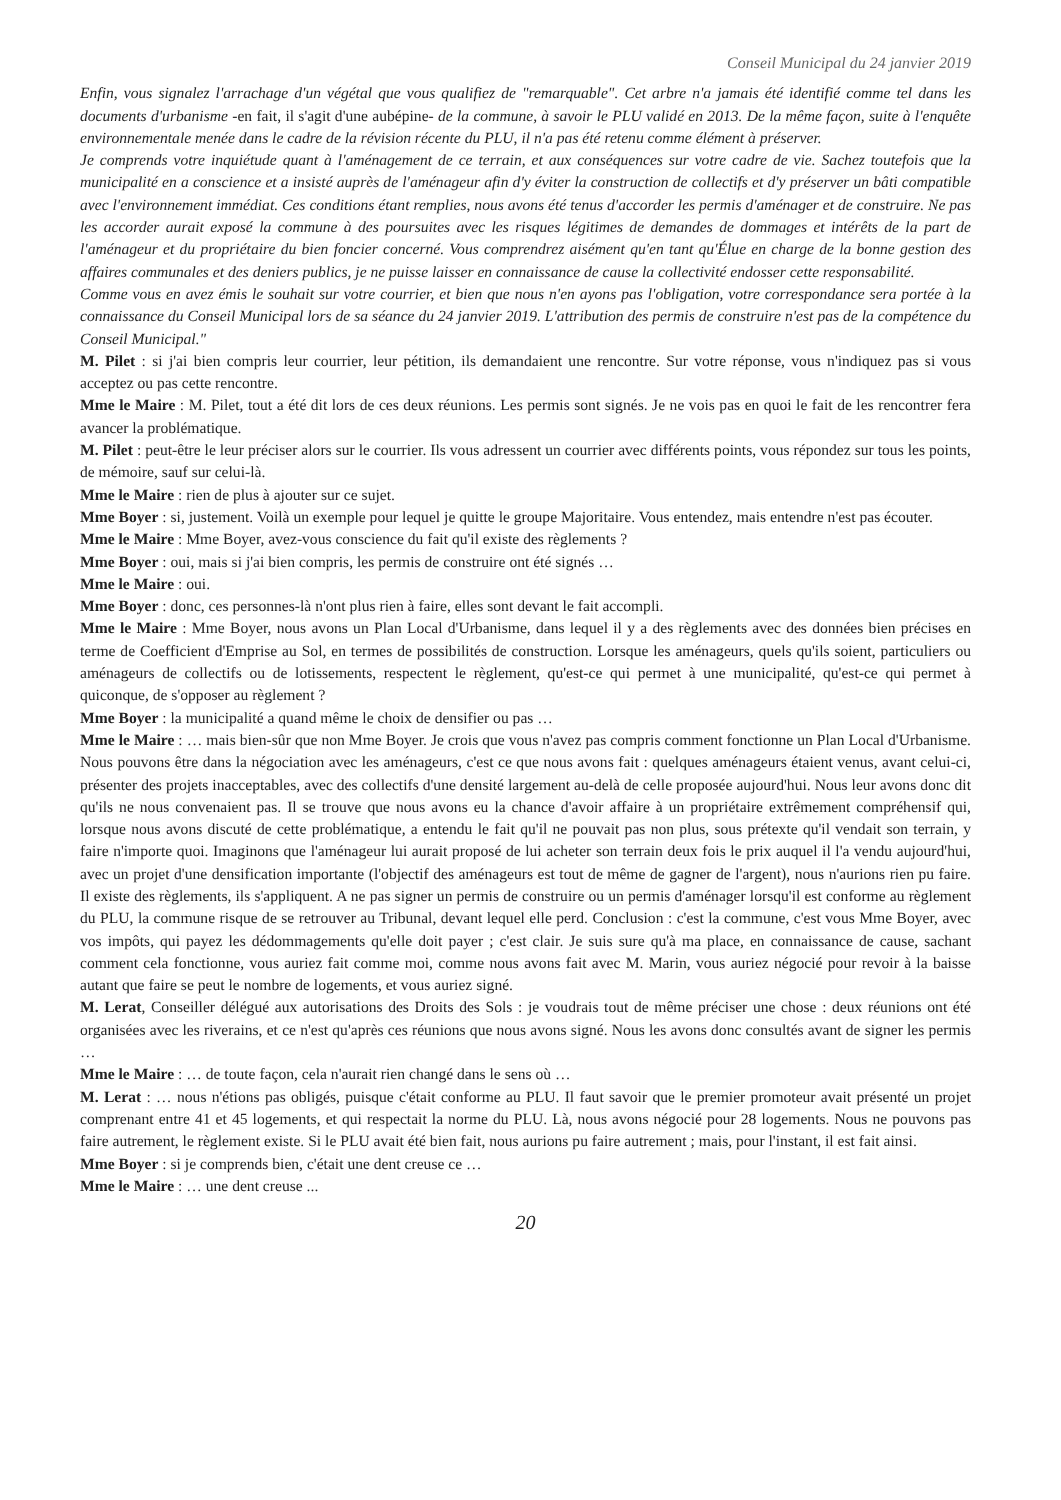Conseil Municipal du 24 janvier 2019
Enfin, vous signalez l'arrachage d'un végétal que vous qualifiez de "remarquable". Cet arbre n'a jamais été identifié comme tel dans les documents d'urbanisme -en fait, il s'agit d'une aubépine- de la commune, à savoir le PLU validé en 2013. De la même façon, suite à l'enquête environnementale menée dans le cadre de la révision récente du PLU, il n'a pas été retenu comme élément à préserver.
Je comprends votre inquiétude quant à l'aménagement de ce terrain, et aux conséquences sur votre cadre de vie. Sachez toutefois que la municipalité en a conscience et a insisté auprès de l'aménageur afin d'y éviter la construction de collectifs et d'y préserver un bâti compatible avec l'environnement immédiat. Ces conditions étant remplies, nous avons été tenus d'accorder les permis d'aménager et de construire. Ne pas les accorder aurait exposé la commune à des poursuites avec les risques légitimes de demandes de dommages et intérêts de la part de l'aménageur et du propriétaire du bien foncier concerné. Vous comprendrez aisément qu'en tant qu'Élue en charge de la bonne gestion des affaires communales et des deniers publics, je ne puisse laisser en connaissance de cause la collectivité endosser cette responsabilité.
Comme vous en avez émis le souhait sur votre courrier, et bien que nous n'en ayons pas l'obligation, votre correspondance sera portée à la connaissance du Conseil Municipal lors de sa séance du 24 janvier 2019. L'attribution des permis de construire n'est pas de la compétence du Conseil Municipal."
M. Pilet : si j'ai bien compris leur courrier, leur pétition, ils demandaient une rencontre. Sur votre réponse, vous n'indiquez pas si vous acceptez ou pas cette rencontre.
Mme le Maire : M. Pilet, tout a été dit lors de ces deux réunions. Les permis sont signés. Je ne vois pas en quoi le fait de les rencontrer fera avancer la problématique.
M. Pilet : peut-être le leur préciser alors sur le courrier. Ils vous adressent un courrier avec différents points, vous répondez sur tous les points, de mémoire, sauf sur celui-là.
Mme le Maire : rien de plus à ajouter sur ce sujet.
Mme Boyer : si, justement. Voilà un exemple pour lequel je quitte le groupe Majoritaire. Vous entendez, mais entendre n'est pas écouter.
Mme le Maire : Mme Boyer, avez-vous conscience du fait qu'il existe des règlements ?
Mme Boyer : oui, mais si j'ai bien compris, les permis de construire ont été signés …
Mme le Maire : oui.
Mme Boyer : donc, ces personnes-là n'ont plus rien à faire, elles sont devant le fait accompli.
Mme le Maire : Mme Boyer, nous avons un Plan Local d'Urbanisme, dans lequel il y a des règlements avec des données bien précises en terme de Coefficient d'Emprise au Sol, en termes de possibilités de construction. Lorsque les aménageurs, quels qu'ils soient, particuliers ou aménageurs de collectifs ou de lotissements, respectent le règlement, qu'est-ce qui permet à une municipalité, qu'est-ce qui permet à quiconque, de s'opposer au règlement ?
Mme Boyer : la municipalité a quand même le choix de densifier ou pas …
Mme le Maire : … mais bien-sûr que non Mme Boyer. Je crois que vous n'avez pas compris comment fonctionne un Plan Local d'Urbanisme. Nous pouvons être dans la négociation avec les aménageurs, c'est ce que nous avons fait : quelques aménageurs étaient venus, avant celui-ci, présenter des projets inacceptables, avec des collectifs d'une densité largement au-delà de celle proposée aujourd'hui. Nous leur avons donc dit qu'ils ne nous convenaient pas. Il se trouve que nous avons eu la chance d'avoir affaire à un propriétaire extrêmement compréhensif qui, lorsque nous avons discuté de cette problématique, a entendu le fait qu'il ne pouvait pas non plus, sous prétexte qu'il vendait son terrain, y faire n'importe quoi. Imaginons que l'aménageur lui aurait proposé de lui acheter son terrain deux fois le prix auquel il l'a vendu aujourd'hui, avec un projet d'une densification importante (l'objectif des aménageurs est tout de même de gagner de l'argent), nous n'aurions rien pu faire. Il existe des règlements, ils s'appliquent. A ne pas signer un permis de construire ou un permis d'aménager lorsqu'il est conforme au règlement du PLU, la commune risque de se retrouver au Tribunal, devant lequel elle perd. Conclusion : c'est la commune, c'est vous Mme Boyer, avec vos impôts, qui payez les dédommagements qu'elle doit payer ; c'est clair. Je suis sure qu'à ma place, en connaissance de cause, sachant comment cela fonctionne, vous auriez fait comme moi, comme nous avons fait avec M. Marin, vous auriez négocié pour revoir à la baisse autant que faire se peut le nombre de logements, et vous auriez signé.
M. Lerat, Conseiller délégué aux autorisations des Droits des Sols : je voudrais tout de même préciser une chose : deux réunions ont été organisées avec les riverains, et ce n'est qu'après ces réunions que nous avons signé. Nous les avons donc consultés avant de signer les permis …
Mme le Maire : … de toute façon, cela n'aurait rien changé dans le sens où …
M. Lerat : … nous n'étions pas obligés, puisque c'était conforme au PLU. Il faut savoir que le premier promoteur avait présenté un projet comprenant entre 41 et 45 logements, et qui respectait la norme du PLU. Là, nous avons négocié pour 28 logements. Nous ne pouvons pas faire autrement, le règlement existe. Si le PLU avait été bien fait, nous aurions pu faire autrement ; mais, pour l'instant, il est fait ainsi.
Mme Boyer : si je comprends bien, c'était une dent creuse ce …
Mme le Maire : … une dent creuse ...
20